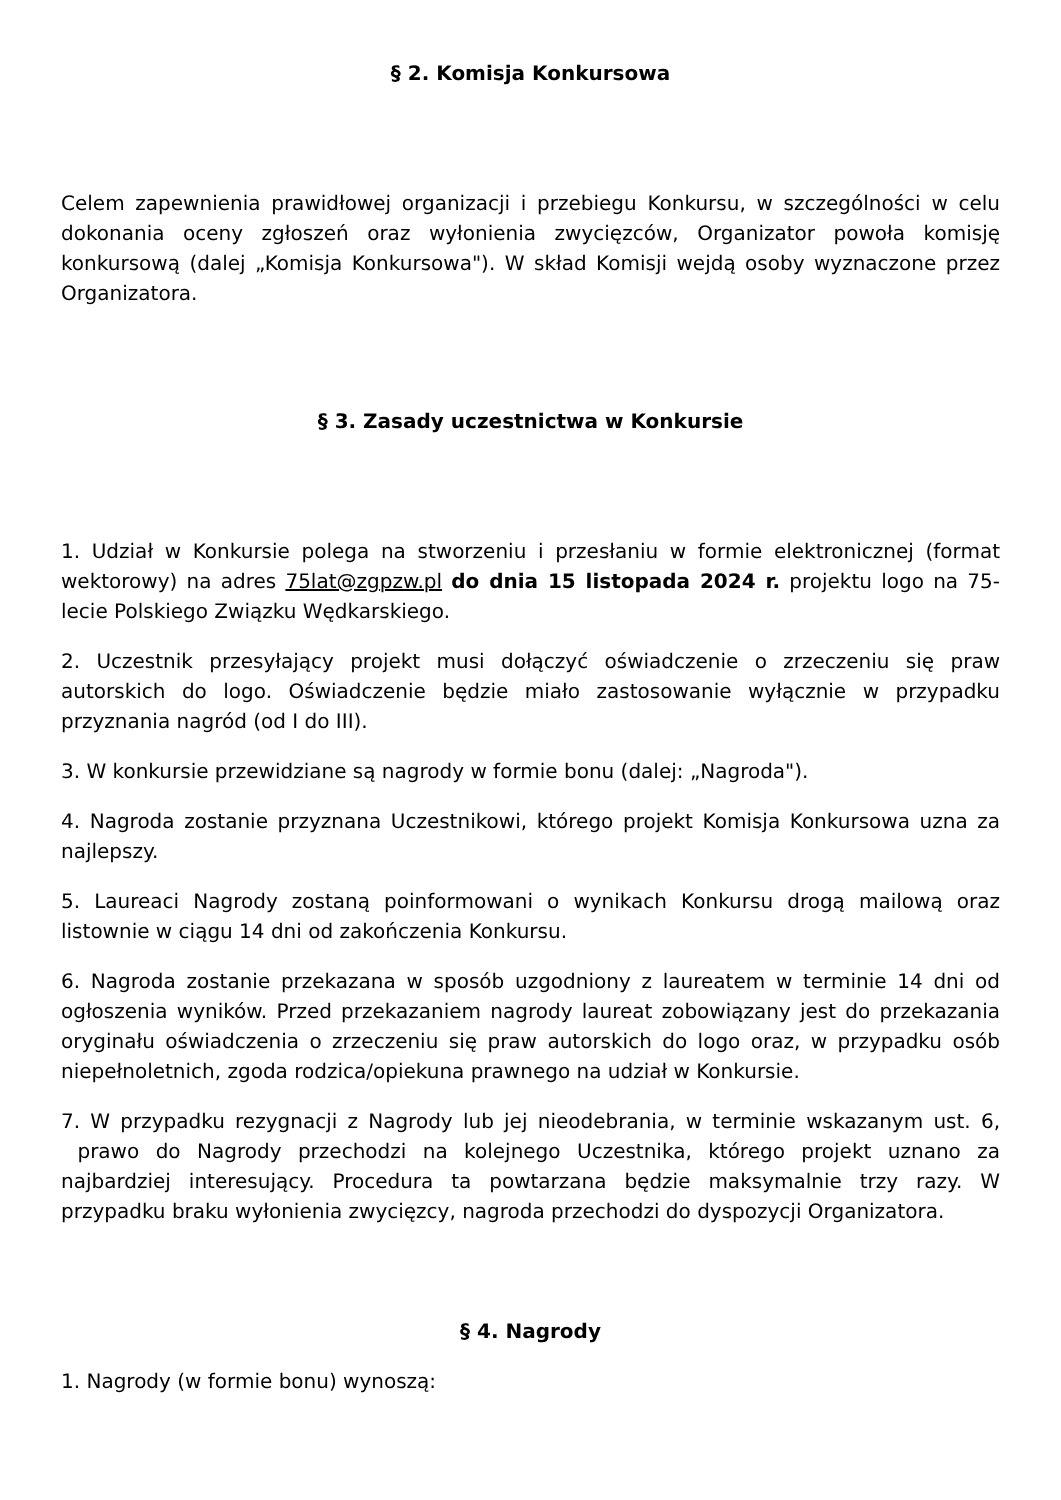§ 2. Komisja Konkursowa
Celem zapewnienia prawidłowej organizacji i przebiegu Konkursu, w szczególności w celu dokonania oceny zgłoszeń oraz wyłonienia zwycięzców, Organizator powoła komisję konkursową (dalej „Komisja Konkursowa"). W skład Komisji wejdą osoby wyznaczone przez Organizatora.
§ 3. Zasady uczestnictwa w Konkursie
1. Udział w Konkursie polega na stworzeniu i przesłaniu w formie elektronicznej (format wektorowy) na adres 75lat@zgpzw.pl do dnia 15 listopada 2024 r. projektu logo na 75-lecie Polskiego Związku Wędkarskiego.
2. Uczestnik przesyłający projekt musi dołączyć oświadczenie o zrzeczeniu się praw autorskich do logo. Oświadczenie będzie miało zastosowanie wyłącznie w przypadku przyznania nagród (od I do III).
3. W konkursie przewidziane są nagrody w formie bonu (dalej: „Nagroda").
4. Nagroda zostanie przyznana Uczestnikowi, którego projekt Komisja Konkursowa uzna za najlepszy.
5. Laureaci Nagrody zostaną poinformowani o wynikach Konkursu drogą mailową oraz listownie w ciągu 14 dni od zakończenia Konkursu.
6. Nagroda zostanie przekazana w sposób uzgodniony z laureatem w terminie 14 dni od ogłoszenia wyników. Przed przekazaniem nagrody laureat zobowiązany jest do przekazania oryginału oświadczenia o zrzeczeniu się praw autorskich do logo oraz, w przypadku osób niepełnoletnich, zgoda rodzica/opiekuna prawnego na udział w Konkursie.
7. W przypadku rezygnacji z Nagrody lub jej nieodebrania, w terminie wskazanym ust. 6, prawo do Nagrody przechodzi na kolejnego Uczestnika, którego projekt uznano za najbardziej interesujący. Procedura ta powtarzana będzie maksymalnie trzy razy. W przypadku braku wyłonienia zwycięzcy, nagroda przechodzi do dyspozycji Organizatora.
§ 4. Nagrody
1. Nagrody (w formie bonu) wynoszą: